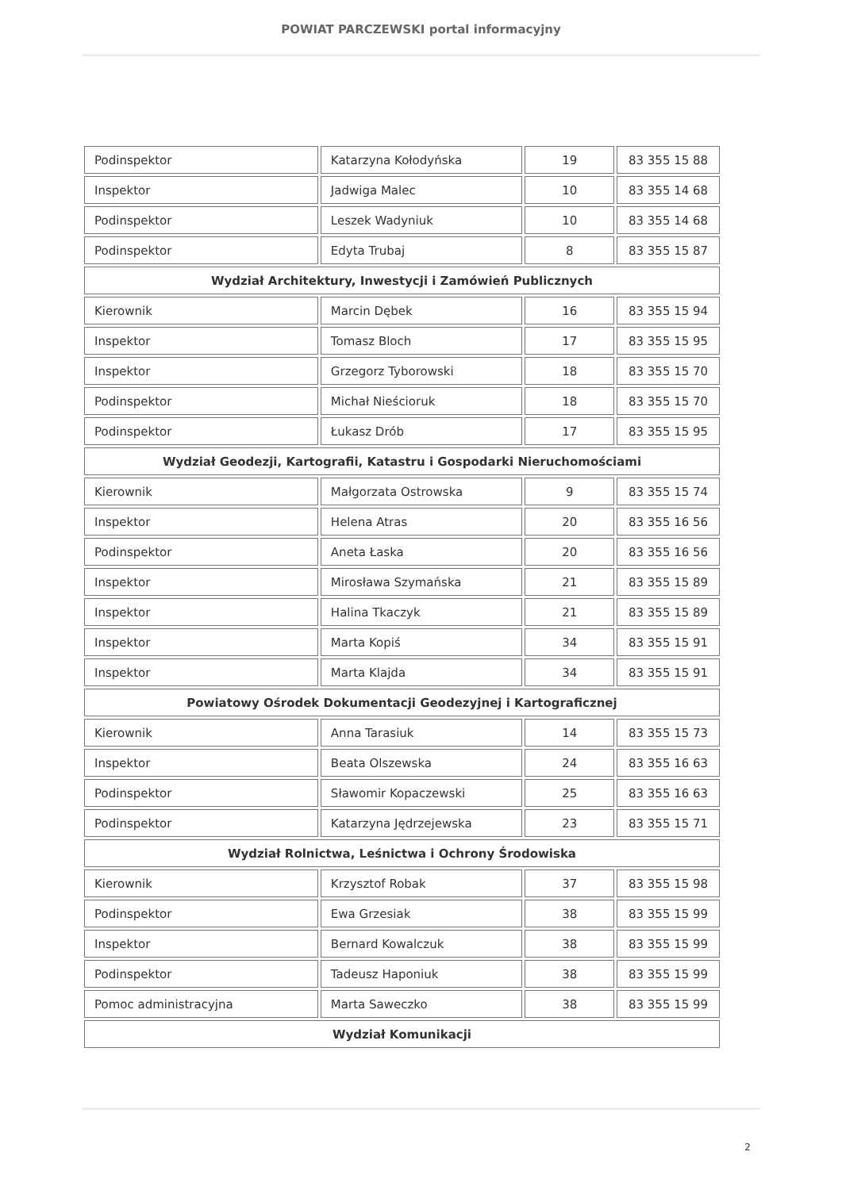POWIAT PARCZEWSKI portal informacyjny
| Podinspektor | Katarzyna Kołodyńska | 19 | 83 355 15 88 |
| Inspektor | Jadwiga Malec | 10 | 83 355 14 68 |
| Podinspektor | Leszek Wadyniuk | 10 | 83 355 14 68 |
| Podinspektor | Edyta Trubaj | 8 | 83 355 15 87 |
| Wydział Architektury, Inwestycji i Zamówień Publicznych | | | |
| Kierownik | Marcin Dębek | 16 | 83 355 15 94 |
| Inspektor | Tomasz Bloch | 17 | 83 355 15 95 |
| Inspektor | Grzegorz Tyborowski | 18 | 83 355 15 70 |
| Podinspektor | Michał Nieścioruk | 18 | 83 355 15 70 |
| Podinspektor | Łukasz Drób | 17 | 83 355 15 95 |
| Wydział Geodezji, Kartografii, Katastru i Gospodarki Nieruchomościami | | | |
| Kierownik | Małgorzata Ostrowska | 9 | 83 355 15 74 |
| Inspektor | Helena Atras | 20 | 83 355 16 56 |
| Podinspektor | Aneta Łaska | 20 | 83 355 16 56 |
| Inspektor | Mirosława Szymańska | 21 | 83 355 15 89 |
| Inspektor | Halina Tkaczyk | 21 | 83 355 15 89 |
| Inspektor | Marta Kopiś | 34 | 83 355 15 91 |
| Inspektor | Marta Klajda | 34 | 83 355 15 91 |
| Powiatowy Ośrodek Dokumentacji Geodezyjnej i Kartograficznej | | | |
| Kierownik | Anna Tarasiuk | 14 | 83 355 15 73 |
| Inspektor | Beata Olszewska | 24 | 83 355 16 63 |
| Podinspektor | Sławomir Kopaczewski | 25 | 83 355 16 63 |
| Podinspektor | Katarzyna Jędrzejewska | 23 | 83 355 15 71 |
| Wydział Rolnictwa, Leśnictwa i Ochrony Środowiska | | | |
| Kierownik | Krzysztof Robak | 37 | 83 355 15 98 |
| Podinspektor | Ewa Grzesiak | 38 | 83 355 15 99 |
| Inspektor | Bernard Kowalczuk | 38 | 83 355 15 99 |
| Podinspektor | Tadeusz Haponiuk | 38 | 83 355 15 99 |
| Pomoc administracyjna | Marta Saweczko | 38 | 83 355 15 99 |
| Wydział Komunikacji | | | |
2